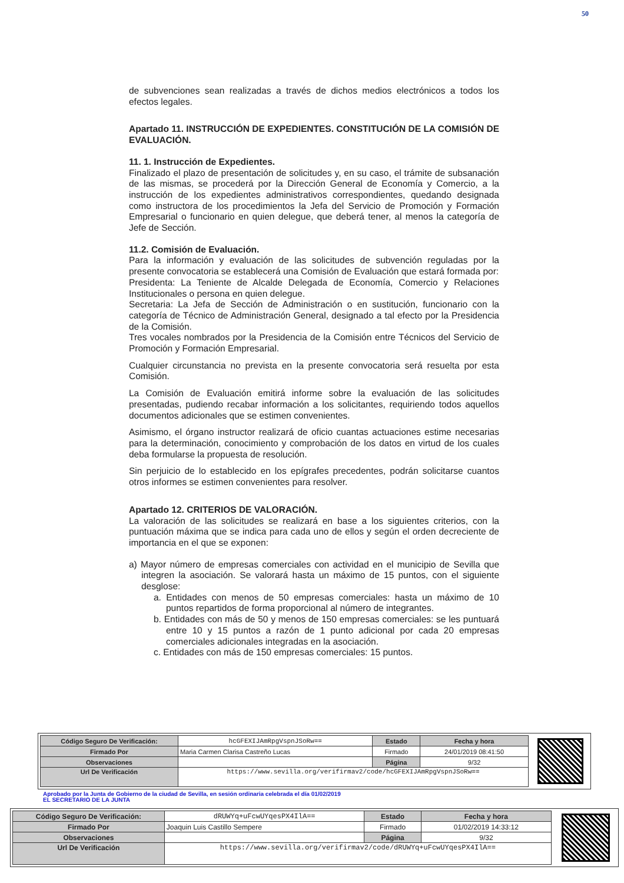50
de subvenciones sean realizadas a través de dichos medios electrónicos a todos los efectos legales.
Apartado 11. INSTRUCCIÓN DE EXPEDIENTES. CONSTITUCIÓN DE LA COMISIÓN DE EVALUACIÓN.
11. 1. Instrucción de Expedientes.
Finalizado el plazo de presentación de solicitudes y, en su caso, el trámite de subsanación de las mismas, se procederá por la Dirección General de Economía y Comercio, a la instrucción de los expedientes administrativos correspondientes, quedando designada como instructora de los procedimientos la Jefa del Servicio de Promoción y Formación Empresarial o funcionario en quien delegue, que deberá tener, al menos la categoría de Jefe de Sección.
11.2. Comisión de Evaluación.
Para la información y evaluación de las solicitudes de subvención reguladas por la presente convocatoria se establecerá una Comisión de Evaluación que estará formada por:
Presidenta: La Teniente de Alcalde Delegada de Economía, Comercio y Relaciones Institucionales o persona en quien delegue.
Secretaria: La Jefa de Sección de Administración o en sustitución, funcionario con la categoría de Técnico de Administración General, designado a tal efecto por la Presidencia de la Comisión.
Tres vocales nombrados por la Presidencia de la Comisión entre Técnicos del Servicio de Promoción y Formación Empresarial.
Cualquier circunstancia no prevista en la presente convocatoria será resuelta por esta Comisión.
La Comisión de Evaluación emitirá informe sobre la evaluación de las solicitudes presentadas, pudiendo recabar información a los solicitantes, requiriendo todos aquellos documentos adicionales que se estimen convenientes.
Asimismo, el órgano instructor realizará de oficio cuantas actuaciones estime necesarias para la determinación, conocimiento y comprobación de los datos en virtud de los cuales deba formularse la propuesta de resolución.
Sin perjuicio de lo establecido en los epígrafes precedentes, podrán solicitarse cuantos otros informes se estimen convenientes para resolver.
Apartado 12. CRITERIOS DE VALORACIÓN.
La valoración de las solicitudes se realizará en base a los siguientes criterios, con la puntuación máxima que se indica para cada uno de ellos y según el orden decreciente de importancia en el que se exponen:
a) Mayor número de empresas comerciales con actividad en el municipio de Sevilla que integren la asociación. Se valorará hasta un máximo de 15 puntos, con el siguiente desglose:
a. Entidades con menos de 50 empresas comerciales: hasta un máximo de 10 puntos repartidos de forma proporcional al número de integrantes.
b. Entidades con más de 50 y menos de 150 empresas comerciales: se les puntuará entre 10 y 15 puntos a razón de 1 punto adicional por cada 20 empresas comerciales adicionales integradas en la asociación.
c. Entidades con más de 150 empresas comerciales: 15 puntos.
| Código Seguro De Verificación: | hcGFEXIJAmRpgVspnJSoRw== | Estado | Fecha y hora |
| Firmado Por | Maria Carmen Clarisa Castreño Lucas | Firmado | 24/01/2019 08:41:50 |
| Observaciones | | Página | 9/32 |
| Url De Verificación | https://www.sevilla.org/verifirmav2/code/hcGFEXIJAmRpgVspnJSoRw== | | |
Aprobado por la Junta de Gobierno de la ciudad de Sevilla, en sesión ordinaria celebrada el día 01/02/2019
EL SECRETARIO DE LA JUNTA
| Código Seguro De Verificación: | dRUWYq+uFcwUYqesPX4IlA== | Estado | Fecha y hora |
| Firmado Por | Joaquin Luis Castillo Sempere | Firmado | 01/02/2019 14:33:12 |
| Observaciones | | Página | 9/32 |
| Url De Verificación | https://www.sevilla.org/verifirmav2/code/dRUWYq+uFcwUYqesPX4IlA== | | |